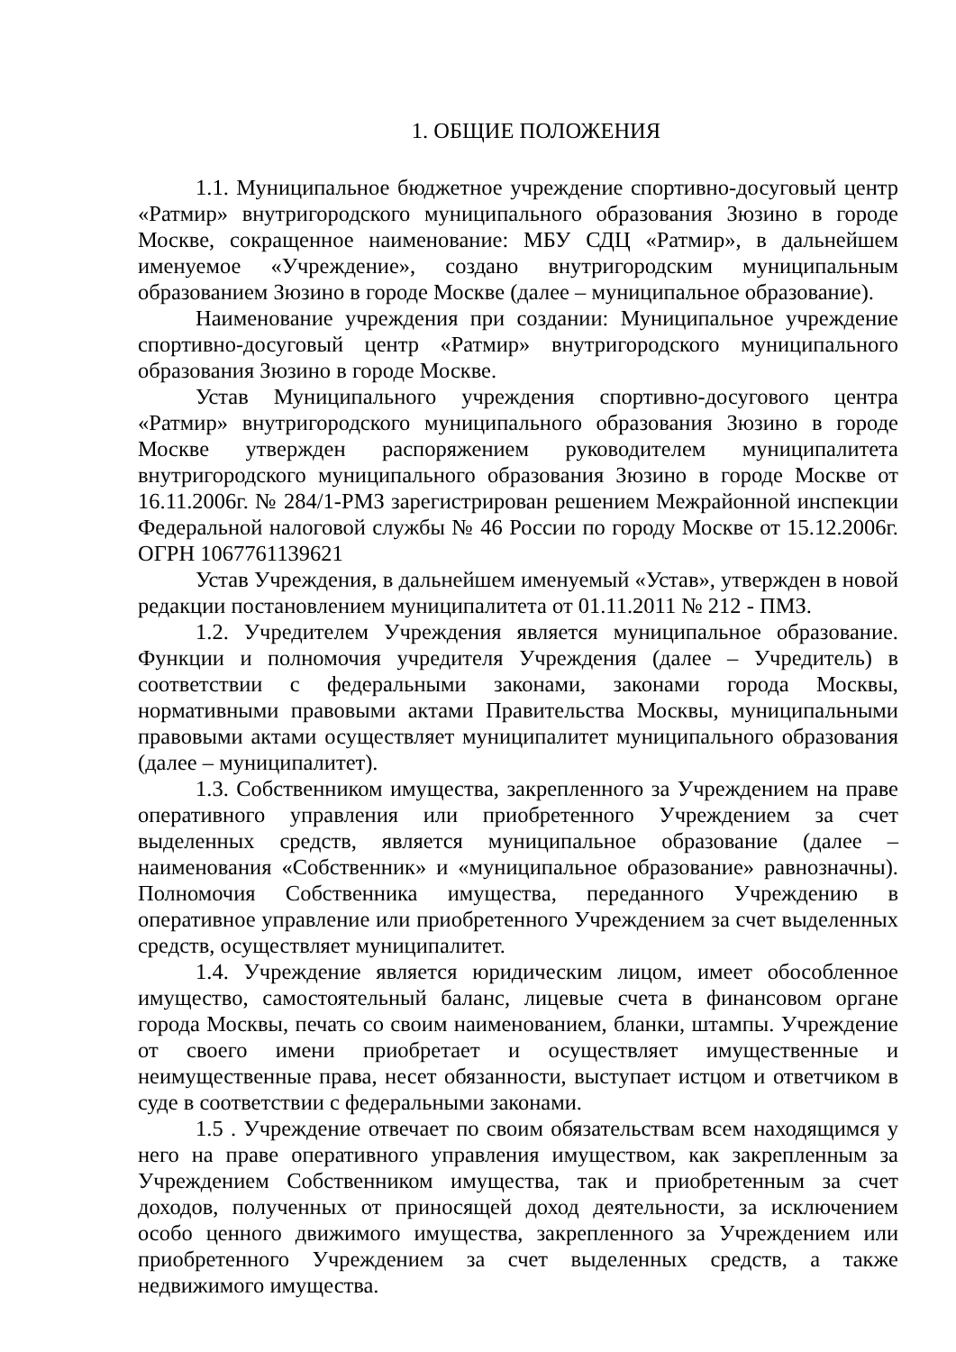1. ОБЩИЕ ПОЛОЖЕНИЯ
1.1. Муниципальное бюджетное учреждение спортивно-досуговый центр «Ратмир» внутригородского муниципального образования Зюзино в городе Москве, сокращенное наименование: МБУ СДЦ «Ратмир», в дальнейшем именуемое «Учреждение», создано внутригородским муниципальным образованием Зюзино в городе Москве (далее – муниципальное образование).
Наименование учреждения при создании: Муниципальное учреждение спортивно-досуговый центр «Ратмир» внутригородского муниципального образования Зюзино в городе Москве.
Устав Муниципального учреждения спортивно-досугового центра «Ратмир» внутригородского муниципального образования Зюзино в городе Москве утвержден распоряжением руководителем муниципалитета внутригородского муниципального образования Зюзино в городе Москве от 16.11.2006г. № 284/1-РМЗ зарегистрирован решением Межрайонной инспекции Федеральной налоговой службы № 46 России по городу Москве от 15.12.2006г. ОГРН 1067761139621
Устав Учреждения, в дальнейшем именуемый «Устав», утвержден в новой редакции постановлением муниципалитета от 01.11.2011 № 212 - ПМЗ.
1.2. Учредителем Учреждения является муниципальное образование. Функции и полномочия учредителя Учреждения (далее – Учредитель) в соответствии с федеральными законами, законами города Москвы, нормативными правовыми актами Правительства Москвы, муниципальными правовыми актами осуществляет муниципалитет муниципального образования (далее – муниципалитет).
1.3. Собственником имущества, закрепленного за Учреждением на праве оперативного управления или приобретенного Учреждением за счет выделенных средств, является муниципальное образование (далее – наименования «Собственник» и «муниципальное образование» равнозначны). Полномочия Собственника имущества, переданного Учреждению в оперативное управление или приобретенного Учреждением за счет выделенных средств, осуществляет муниципалитет.
1.4. Учреждение является юридическим лицом, имеет обособленное имущество, самостоятельный баланс, лицевые счета в финансовом органе города Москвы, печать со своим наименованием, бланки, штампы. Учреждение от своего имени приобретает и осуществляет имущественные и неимущественные права, несет обязанности, выступает истцом и ответчиком в суде в соответствии с федеральными законами.
1.5 . Учреждение отвечает по своим обязательствам всем находящимся у него на праве оперативного управления имуществом, как закрепленным за Учреждением Собственником имущества, так и приобретенным за счет доходов, полученных от приносящей доход деятельности, за исключением особо ценного движимого имущества, закрепленного за Учреждением или приобретенного Учреждением за счет выделенных средств, а также недвижимого имущества.